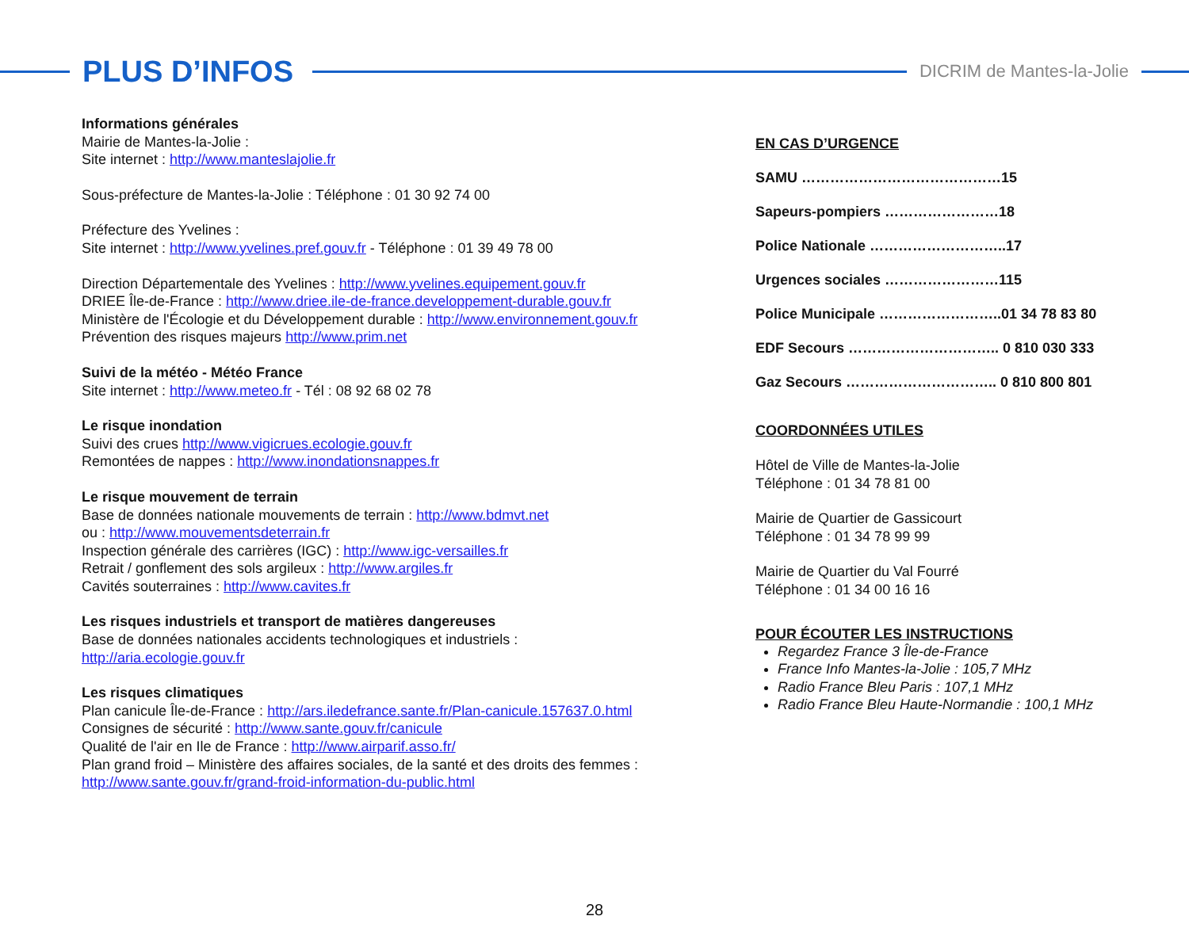PLUS D’INFOS
DICRIM de Mantes-la-Jolie
Informations générales
Mairie de Mantes-la-Jolie :
Site internet : http://www.manteslajolie.fr
Sous-préfecture de Mantes-la-Jolie : Téléphone : 01 30 92 74 00
Préfecture des Yvelines :
Site internet : http://www.yvelines.pref.gouv.fr - Téléphone : 01 39 49 78 00
Direction Départementale des Yvelines : http://www.yvelines.equipement.gouv.fr
DRIEE Île-de-France : http://www.driee.ile-de-france.developpement-durable.gouv.fr
Ministère de l'Écologie et du Développement durable : http://www.environnement.gouv.fr
Prévention des risques majeurs http://www.prim.net
Suivi de la météo - Météo France
Site internet : http://www.meteo.fr - Tél : 08 92 68 02 78
Le risque inondation
Suivi des crues http://www.vigicrues.ecologie.gouv.fr
Remontées de nappes : http://www.inondationsnappes.fr
Le risque mouvement de terrain
Base de données nationale mouvements de terrain : http://www.bdmvt.net
ou : http://www.mouvementsdeterrain.fr
Inspection générale des carrières (IGC) : http://www.igc-versailles.fr
Retrait / gonflement des sols argileux : http://www.argiles.fr
Cavités souterraines : http://www.cavites.fr
Les risques industriels et transport de matières dangereuses
Base de données nationales accidents technologiques et industriels :
http://aria.ecologie.gouv.fr
Les risques climatiques
Plan canicule Île-de-France : http://ars.iledefrance.sante.fr/Plan-canicule.157637.0.html
Consignes de sécurité : http://www.sante.gouv.fr/canicule
Qualité de l'air en Ile de France : http://www.airparif.asso.fr/
Plan grand froid – Ministère des affaires sociales, de la santé et des droits des femmes :
http://www.sante.gouv.fr/grand-froid-information-du-public.html
EN CAS D’URGENCE
SAMU ……………………………………15
Sapeurs-pompiers ……………………18
Police Nationale ………………………..17
Urgences sociales ……………………115
Police Municipale ……………………..01 34 78 83 80
EDF Secours ………………………….. 0 810 030 333
Gaz Secours ………………………….. 0 810 800 801
COORDONNÉES UTILES
Hôtel de Ville de Mantes-la-Jolie
Téléphone : 01 34 78 81 00
Mairie de Quartier de Gassicourt
Téléphone : 01 34 78 99 99
Mairie de Quartier du Val Fourré
Téléphone : 01 34 00 16 16
POUR ÉCOUTER LES INSTRUCTIONS
Regardez France 3 Île-de-France
France Info Mantes-la-Jolie : 105,7 MHz
Radio France Bleu Paris : 107,1 MHz
Radio France Bleu Haute-Normandie : 100,1 MHz
28